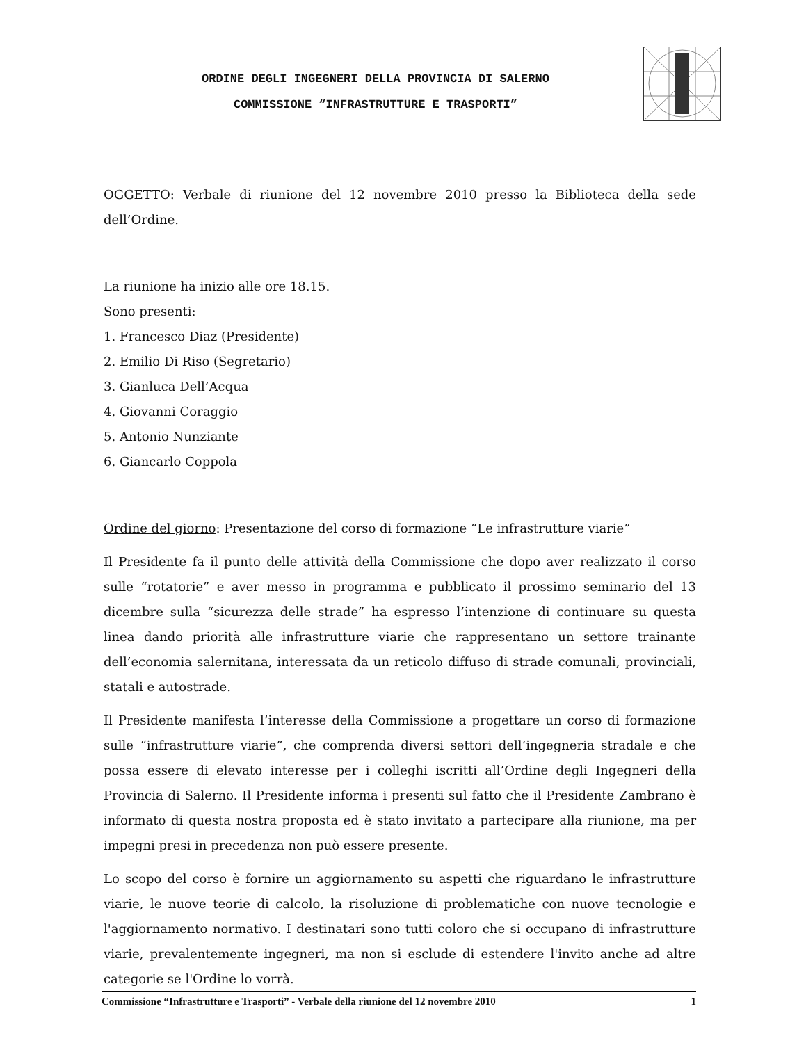ORDINE DEGLI INGEGNERI DELLA PROVINCIA DI SALERNO
COMMISSIONE “INFRASTRUTTURE E TRASPORTI”
OGGETTO: Verbale di riunione del 12 novembre 2010 presso la Biblioteca della sede dell’Ordine.
La riunione ha inizio alle ore 18.15.
Sono presenti:
1. Francesco Diaz (Presidente)
2. Emilio Di Riso (Segretario)
3. Gianluca Dell’Acqua
4. Giovanni Coraggio
5. Antonio Nunziante
6. Giancarlo Coppola
Ordine del giorno: Presentazione del corso di formazione “Le infrastrutture viarie”
Il Presidente fa il punto delle attività della Commissione che dopo aver realizzato il corso sulle “rotatorie” e aver messo in programma e pubblicato il prossimo seminario del 13 dicembre sulla “sicurezza delle strade” ha espresso l’intenzione di continuare su questa linea dando priorità alle infrastrutture viarie che rappresentano un settore trainante dell’economia salernitana, interessata da un reticolo diffuso di strade comunali, provinciali, statali e autostrade.
Il Presidente manifesta l’interesse della Commissione a progettare un corso di formazione sulle “infrastrutture viarie”, che comprenda diversi settori dell’ingegneria stradale e che possa essere di elevato interesse per i colleghi iscritti all’Ordine degli Ingegneri della Provincia di Salerno. Il Presidente informa i presenti sul fatto che il Presidente Zambrano è informato di questa nostra proposta ed è stato invitato a partecipare alla riunione, ma per impegni presi in precedenza non può essere presente.
Lo scopo del corso è fornire un aggiornamento su aspetti che riguardano le infrastrutture viarie, le nuove teorie di calcolo, la risoluzione di problematiche con nuove tecnologie e l'aggiornamento normativo. I destinatari sono tutti coloro che si occupano di infrastrutture viarie, prevalentemente ingegneri, ma non si esclude di estendere l'invito anche ad altre categorie se l'Ordine lo vorrà.
Commissione “Infrastrutture e Trasporti” - Verbale della riunione del 12 novembre 2010 1